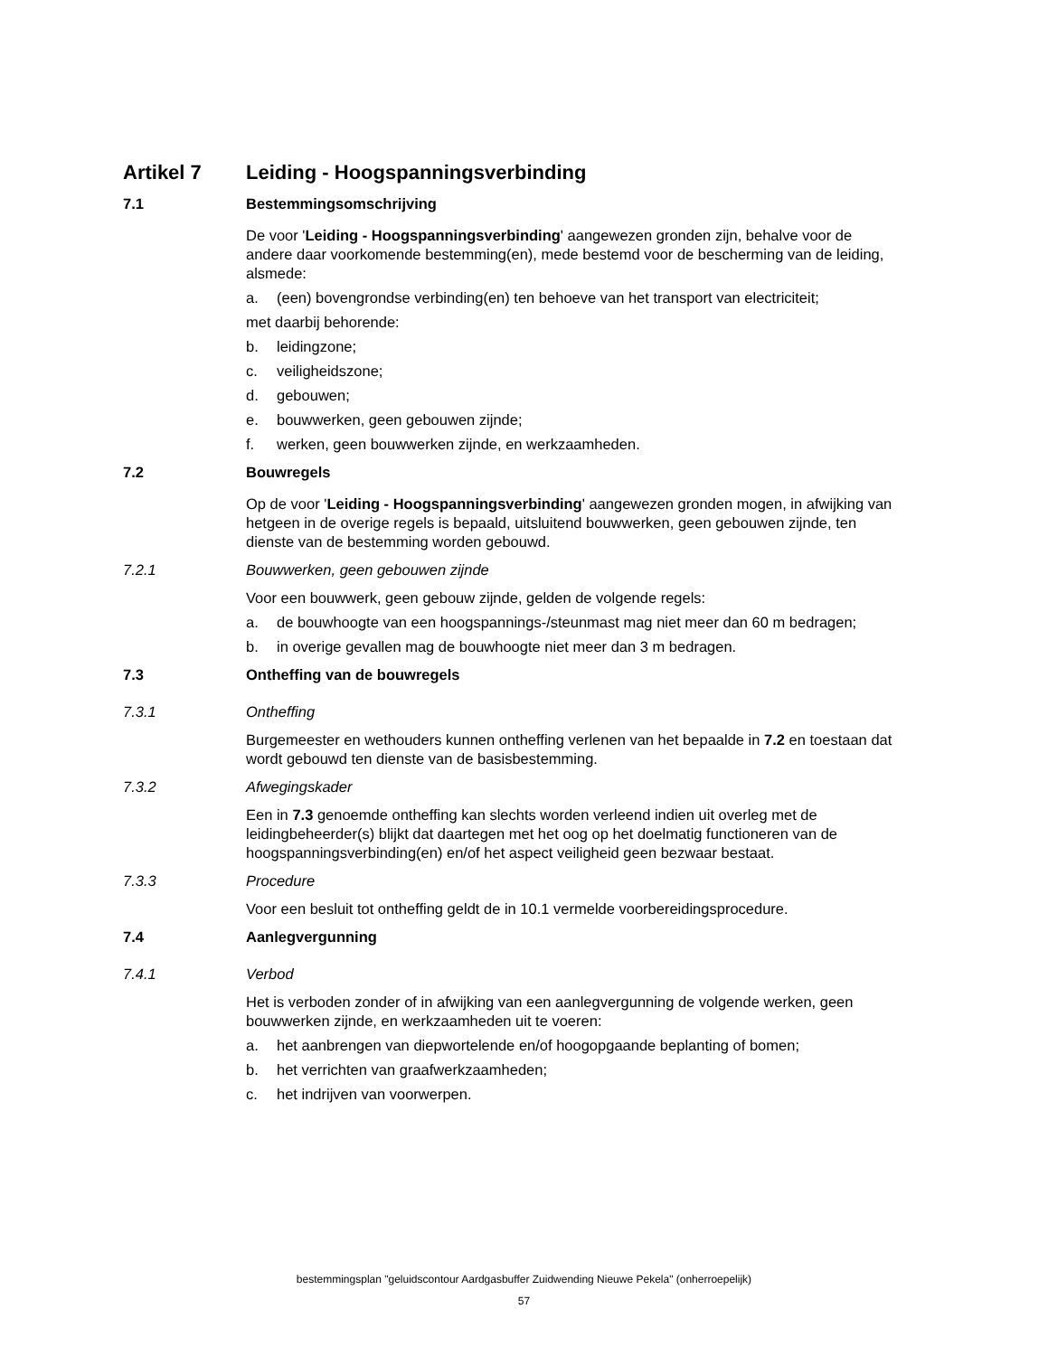Artikel 7 Leiding - Hoogspanningsverbinding
7.1 Bestemmingsomschrijving
De voor 'Leiding - Hoogspanningsverbinding' aangewezen gronden zijn, behalve voor de andere daar voorkomende bestemming(en), mede bestemd voor de bescherming van de leiding, alsmede:
a. (een) bovengrondse verbinding(en) ten behoeve van het transport van electriciteit;
met daarbij behorende:
b. leidingzone;
c. veiligheidszone;
d. gebouwen;
e. bouwwerken, geen gebouwen zijnde;
f. werken, geen bouwwerken zijnde, en werkzaamheden.
7.2 Bouwregels
Op de voor 'Leiding - Hoogspanningsverbinding' aangewezen gronden mogen, in afwijking van hetgeen in de overige regels is bepaald, uitsluitend bouwwerken, geen gebouwen zijnde, ten dienste van de bestemming worden gebouwd.
7.2.1 Bouwwerken, geen gebouwen zijnde
Voor een bouwwerk, geen gebouw zijnde, gelden de volgende regels:
a. de bouwhoogte van een hoogspannings-/steunmast mag niet meer dan 60 m bedragen;
b. in overige gevallen mag de bouwhoogte niet meer dan 3 m bedragen.
7.3 Ontheffing van de bouwregels
7.3.1 Ontheffing
Burgemeester en wethouders kunnen ontheffing verlenen van het bepaalde in 7.2 en toestaan dat wordt gebouwd ten dienste van de basisbestemming.
7.3.2 Afwegingskader
Een in 7.3 genoemde ontheffing kan slechts worden verleend indien uit overleg met de leidingbeheerder(s) blijkt dat daartegen met het oog op het doelmatig functioneren van de hoogspanningsverbinding(en) en/of het aspect veiligheid geen bezwaar bestaat.
7.3.3 Procedure
Voor een besluit tot ontheffing geldt de in 10.1 vermelde voorbereidingsprocedure.
7.4 Aanlegvergunning
7.4.1 Verbod
Het is verboden zonder of in afwijking van een aanlegvergunning de volgende werken, geen bouwwerken zijnde, en werkzaamheden uit te voeren:
a. het aanbrengen van diepwortelende en/of hoogopgaande beplanting of bomen;
b. het verrichten van graafwerkzaamheden;
c. het indrijven van voorwerpen.
bestemmingsplan "geluidscontour Aardgasbuffer Zuidwending Nieuwe Pekela" (onherroepelijk)
57